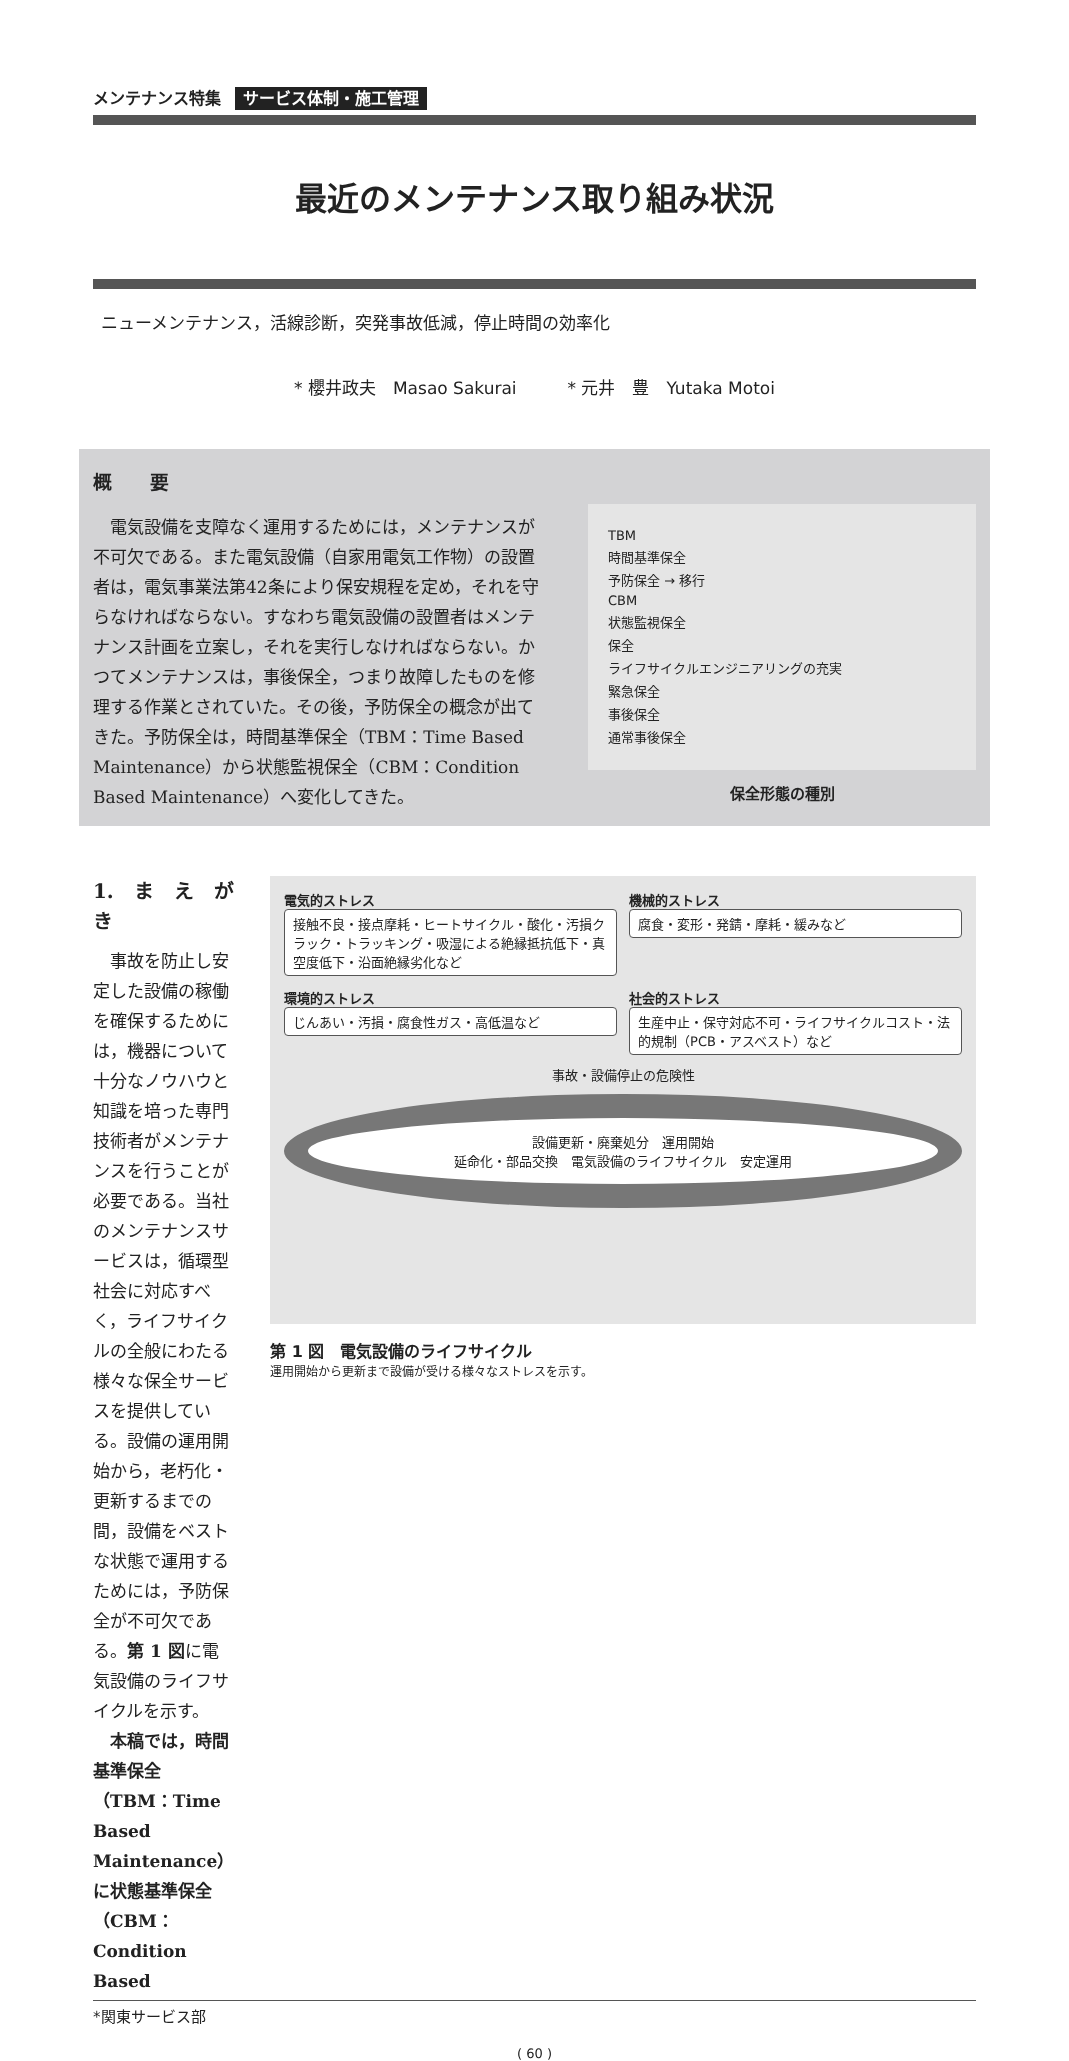メンテナンス特集 サービス体制・施工管理
最近のメンテナンス取り組み状況
ニューメンテナンス，活線診断，突発事故低減，停止時間の効率化
* 櫻井政夫　Masao Sakurai　　　* 元井　豊　Yutaka Motoi
概　　要
電気設備を支障なく運用するためには，メンテナンスが不可欠である。また電気設備（自家用電気工作物）の設置者は，電気事業法第42条により保安規程を定め，それを守らなければならない。すなわち電気設備の設置者はメンテナンス計画を立案し，それを実行しなければならない。かつてメンテナンスは，事後保全，つまり故障したものを修理する作業とされていた。その後，予防保全の概念が出てきた。予防保全は，時間基準保全（TBM：Time Based Maintenance）から状態監視保全（CBM：Condition Based Maintenance）へ変化してきた。
TBM
時間基準保全
予防保全 → 移行
CBM
状態監視保全
保全
ライフサイクルエンジニアリングの充実
緊急保全
事後保全
通常事後保全
保全形態の種別
1.　ま　え　が　き
事故を防止し安定した設備の稼働を確保するためには，機器について十分なノウハウと知識を培った専門技術者がメンテナンスを行うことが必要である。当社のメンテナンスサービスは，循環型社会に対応すべく，ライフサイクルの全般にわたる様々な保全サービスを提供している。設備の運用開始から，老朽化・更新するまでの間，設備をベストな状態で運用するためには，予防保全が不可欠である。第 1 図に電気設備のライフサイクルを示す。
本稿では，時間基準保全（TBM：Time Based Maintenance）に状態基準保全（CBM：Condition Based
電気的ストレス
接触不良・接点摩耗・ヒートサイクル・酸化・汚損クラック・トラッキング・吸湿による絶縁抵抗低下・真空度低下・沿面絶縁劣化など
機械的ストレス
腐食・変形・発錆・摩耗・緩みなど
環境的ストレス
じんあい・汚損・腐食性ガス・高低温など
社会的ストレス
生産中止・保守対応不可・ライフサイクルコスト・法的規制（PCB・アスベスト）など
事故・設備停止の危険性
設備更新・廃棄処分　運用開始
延命化・部品交換　電気設備のライフサイクル　安定運用
第 1 図　電気設備のライフサイクル
運用開始から更新まで設備が受ける様々なストレスを示す。
*関東サービス部
( 60 )